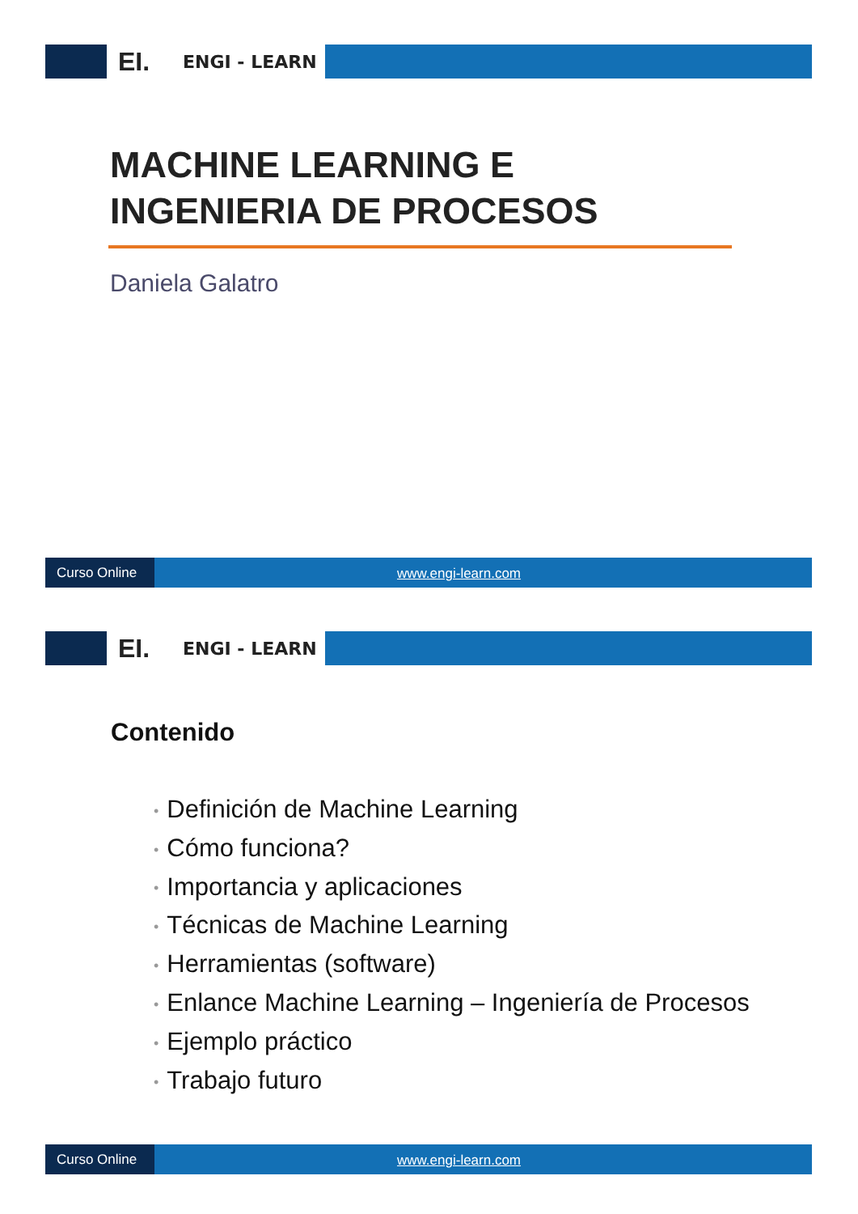EI.
ENGI - LEARN
MACHINE LEARNING E
INGENIERIA DE PROCESOS
Daniela Galatro
Curso Online
www.engi-learn.com
EI.
ENGI - LEARN
Contenido
• Definición de Machine Learning
• Cómo funciona?
• Importancia y aplicaciones
• Técnicas de Machine Learning
• Herramientas (software)
• Enlance Machine Learning – Ingeniería de Procesos
• Ejemplo práctico
• Trabajo futuro
Curso Online
www.engi-learn.com